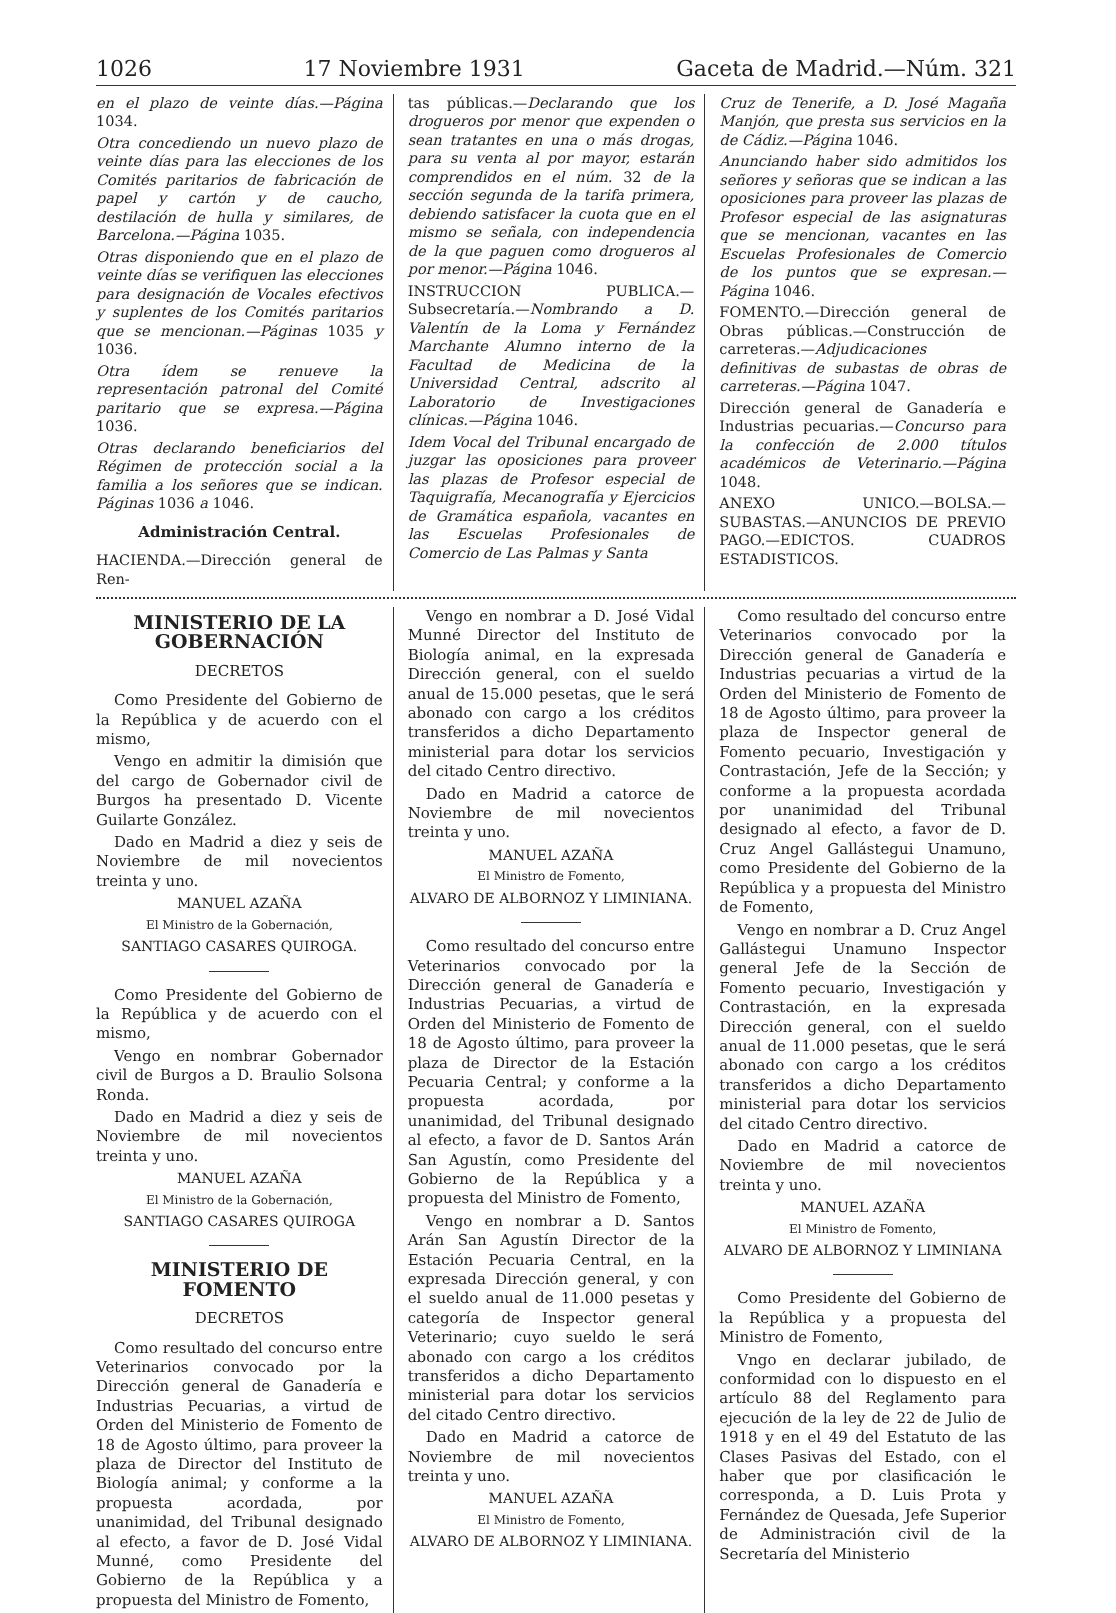1026 17 Noviembre 1931 Gaceta de Madrid.—Núm. 321
en el plazo de veinte días.—Página 1034.
Otra concediendo un nuevo plazo de veinte días para las elecciones de los Comités paritarios de fabricación de papel y cartón y de caucho, destilación de hulla y similares, de Barcelona.—Página 1035.
Otras disponiendo que en el plazo de veinte días se verifiquen las elecciones para designación de Vocales efectivos y suplentes de los Comités paritarios que se mencionan.—Páginas 1035 y 1036.
Otra ídem se renueve la representación patronal del Comité paritario que se expresa.—Página 1036.
Otras declarando beneficiarios del Régimen de protección social a la familia a los señores que se indican. Páginas 1036 a 1046.
Administración Central.
HACIENDA.—Dirección general de Ren-
tas públicas.—Declarando que los drogueros por menor que expenden o sean tratantes en una o más drogas, para su venta al por mayor, estarán comprendidos en el núm. 32 de la sección segunda de la tarifa primera, debiendo satisfacer la cuota que en el mismo se señala, con independencia de la que paguen como drogueros al por menor.—Página 1046.
INSTRUCCION PUBLICA.—Subsecretaría.—Nombrando a D. Valentín de la Loma y Fernández Marchante Alumno interno de la Facultad de Medicina de la Universidad Central, adscrito al Laboratorio de Investigaciones clínicas.—Página 1046.
Idem Vocal del Tribunal encargado de juzgar las oposiciones para proveer las plazas de Profesor especial de Taquigrafía, Mecanografía y Ejercicios de Gramática española, vacantes en las Escuelas Profesionales de Comercio de Las Palmas y Santa
Cruz de Tenerife, a D. José Magaña Manjón, que presta sus servicios en la de Cádiz.—Página 1046.
Anunciando haber sido admitidos los señores y señoras que se indican a las oposiciones para proveer las plazas de Profesor especial de las asignaturas que se mencionan, vacantes en las Escuelas Profesionales de Comercio de los puntos que se expresan.—Página 1046.
FOMENTO.—Dirección general de Obras públicas.—Construcción de carreteras.—Adjudicaciones definitivas de subastas de obras de carreteras.—Página 1047.
Dirección general de Ganadería e Industrias pecuarias.—Concurso para la confección de 2.000 títulos académicos de Veterinario.—Página 1048.
ANEXO UNICO.—BOLSA.—SUBASTAS.—ANUNCIOS DE PREVIO PAGO.—EDICTOS. CUADROS ESTADISTICOS.
MINISTERIO DE LA GOBERNACIÓN
DECRETOS
Como Presidente del Gobierno de la República y de acuerdo con el mismo,
Vengo en admitir la dimisión que del cargo de Gobernador civil de Burgos ha presentado D. Vicente Guilarte González.
Dado en Madrid a diez y seis de Noviembre de mil novecientos treinta y uno.
MANUEL AZAÑA
El Ministro de la Gobernación,
SANTIAGO CASARES QUIROGA.
Como Presidente del Gobierno de la República y de acuerdo con el mismo,
Vengo en nombrar Gobernador civil de Burgos a D. Braulio Solsona Ronda.
Dado en Madrid a diez y seis de Noviembre de mil novecientos treinta y uno.
MANUEL AZAÑA
El Ministro de la Gobernación,
SANTIAGO CASARES QUIROGA
MINISTERIO DE FOMENTO
DECRETOS
Como resultado del concurso entre Veterinarios convocado por la Dirección general de Ganadería e Industrias Pecuarias, a virtud de Orden del Ministerio de Fomento de 18 de Agosto último, para proveer la plaza de Director del Instituto de Biología animal; y conforme a la propuesta acordada, por unanimidad, del Tribunal designado al efecto, a favor de D. José Vidal Munné, como Presidente del Gobierno de la República y a propuesta del Ministro de Fomento,
Vengo en nombrar a D. José Vidal Munné Director del Instituto de Biología animal, en la expresada Dirección general, con el sueldo anual de 15.000 pesetas, que le será abonado con cargo a los créditos transferidos a dicho Departamento ministerial para dotar los servicios del citado Centro directivo.
Dado en Madrid a catorce de Noviembre de mil novecientos treinta y uno.
MANUEL AZAÑA
El Ministro de Fomento,
ALVARO DE ALBORNOZ Y LIMINIANA.
Como resultado del concurso entre Veterinarios convocado por la Dirección general de Ganadería e Industrias Pecuarias, a virtud de Orden del Ministerio de Fomento de 18 de Agosto último, para proveer la plaza de Director de la Estación Pecuaria Central; y conforme a la propuesta acordada, por unanimidad, del Tribunal designado al efecto, a favor de D. Santos Arán San Agustín, como Presidente del Gobierno de la República y a propuesta del Ministro de Fomento,
Vengo en nombrar a D. Santos Arán San Agustín Director de la Estación Pecuaria Central, en la expresada Dirección general, y con el sueldo anual de 11.000 pesetas y categoría de Inspector general Veterinario; cuyo sueldo le será abonado con cargo a los créditos transferidos a dicho Departamento ministerial para dotar los servicios del citado Centro directivo.
Dado en Madrid a catorce de Noviembre de mil novecientos treinta y uno.
MANUEL AZAÑA
El Ministro de Fomento,
ALVARO DE ALBORNOZ Y LIMINIANA.
Como resultado del concurso entre Veterinarios convocado por la Dirección general de Ganadería e Industrias pecuarias a virtud de la Orden del Ministerio de Fomento de 18 de Agosto último, para proveer la plaza de Inspector general de Fomento pecuario, Investigación y Contrastación, Jefe de la Sección; y conforme a la propuesta acordada por unanimidad del Tribunal designado al efecto, a favor de D. Cruz Angel Gallástegui Unamuno, como Presidente del Gobierno de la República y a propuesta del Ministro de Fomento,
Vengo en nombrar a D. Cruz Angel Gallástegui Unamuno Inspector general Jefe de la Sección de Fomento pecuario, Investigación y Contrastación, en la expresada Dirección general, con el sueldo anual de 11.000 pesetas, que le será abonado con cargo a los créditos transferidos a dicho Departamento ministerial para dotar los servicios del citado Centro directivo.
Dado en Madrid a catorce de Noviembre de mil novecientos treinta y uno.
MANUEL AZAÑA
El Ministro de Fomento,
ALVARO DE ALBORNOZ Y LIMINIANA
Como Presidente del Gobierno de la República y a propuesta del Ministro de Fomento,
Vngo en declarar jubilado, de conformidad con lo dispuesto en el artículo 88 del Reglamento para ejecución de la ley de 22 de Julio de 1918 y en el 49 del Estatuto de las Clases Pasivas del Estado, con el haber que por clasificación le corresponda, a D. Luis Prota y Fernández de Quesada, Jefe Superior de Administración civil de la Secretaría del Ministerio